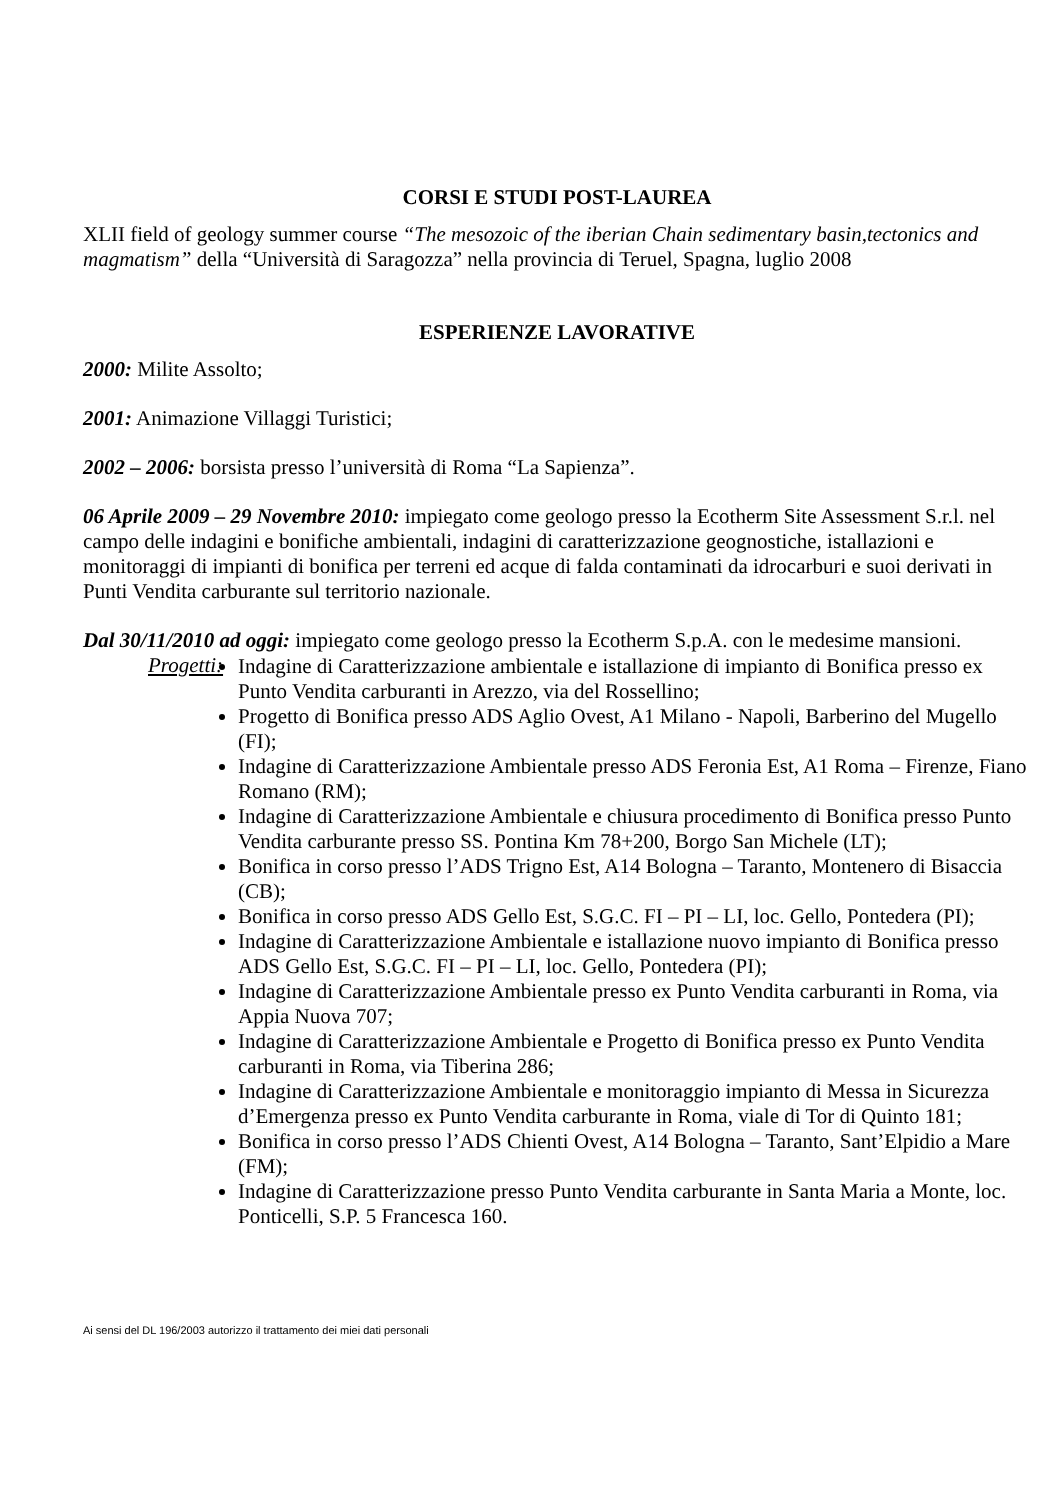CORSI E STUDI POST-LAUREA
XLII field of geology summer course “The mesozoic of the iberian Chain sedimentary basin,tectonics and magmatism” della “Università di Saragozza” nella provincia di Teruel, Spagna, luglio 2008
ESPERIENZE LAVORATIVE
2000: Milite Assolto;
2001: Animazione Villaggi Turistici;
2002 – 2006: borsista presso l’università di Roma “La Sapienza”.
06 Aprile 2009 – 29 Novembre 2010: impiegato come geologo presso la Ecotherm Site Assessment S.r.l. nel campo delle indagini e bonifiche ambientali, indagini di caratterizzazione geognostiche, istallazioni e monitoraggi di impianti di bonifica per terreni ed acque di falda contaminati da idrocarburi e suoi derivati in Punti Vendita carburante sul territorio nazionale.
Dal 30/11/2010 ad oggi: impiegato come geologo presso la Ecotherm S.p.A. con le medesime mansioni.
Progetti:
Indagine di Caratterizzazione ambientale e istallazione di impianto di Bonifica presso ex Punto Vendita carburanti in Arezzo, via del Rossellino;
Progetto di Bonifica presso ADS Aglio Ovest, A1 Milano - Napoli, Barberino del Mugello (FI);
Indagine di Caratterizzazione Ambientale presso ADS Feronia Est, A1 Roma – Firenze, Fiano Romano (RM);
Indagine di Caratterizzazione Ambientale e chiusura procedimento di Bonifica presso Punto Vendita carburante presso SS. Pontina Km 78+200, Borgo San Michele (LT);
Bonifica in corso presso l’ADS Trigno Est, A14 Bologna – Taranto, Montenero di Bisaccia (CB);
Bonifica in corso presso ADS Gello Est, S.G.C. FI – PI – LI, loc. Gello, Pontedera (PI);
Indagine di Caratterizzazione Ambientale e istallazione nuovo impianto di Bonifica presso ADS Gello Est, S.G.C. FI – PI – LI, loc. Gello, Pontedera (PI);
Indagine di Caratterizzazione Ambientale presso ex Punto Vendita carburanti in Roma, via Appia Nuova 707;
Indagine di Caratterizzazione Ambientale e Progetto di Bonifica presso ex Punto Vendita carburanti in Roma, via Tiberina 286;
Indagine di Caratterizzazione Ambientale e monitoraggio impianto di Messa in Sicurezza d’Emergenza presso ex Punto Vendita carburante in Roma, viale di Tor di Quinto 181;
Bonifica in corso presso l’ADS Chienti Ovest, A14 Bologna – Taranto, Sant’Elpidio a Mare (FM);
Indagine di Caratterizzazione presso Punto Vendita carburante in Santa Maria a Monte, loc. Ponticelli, S.P. 5 Francesca 160.
Ai sensi del DL 196/2003 autorizzo il trattamento dei miei dati personali